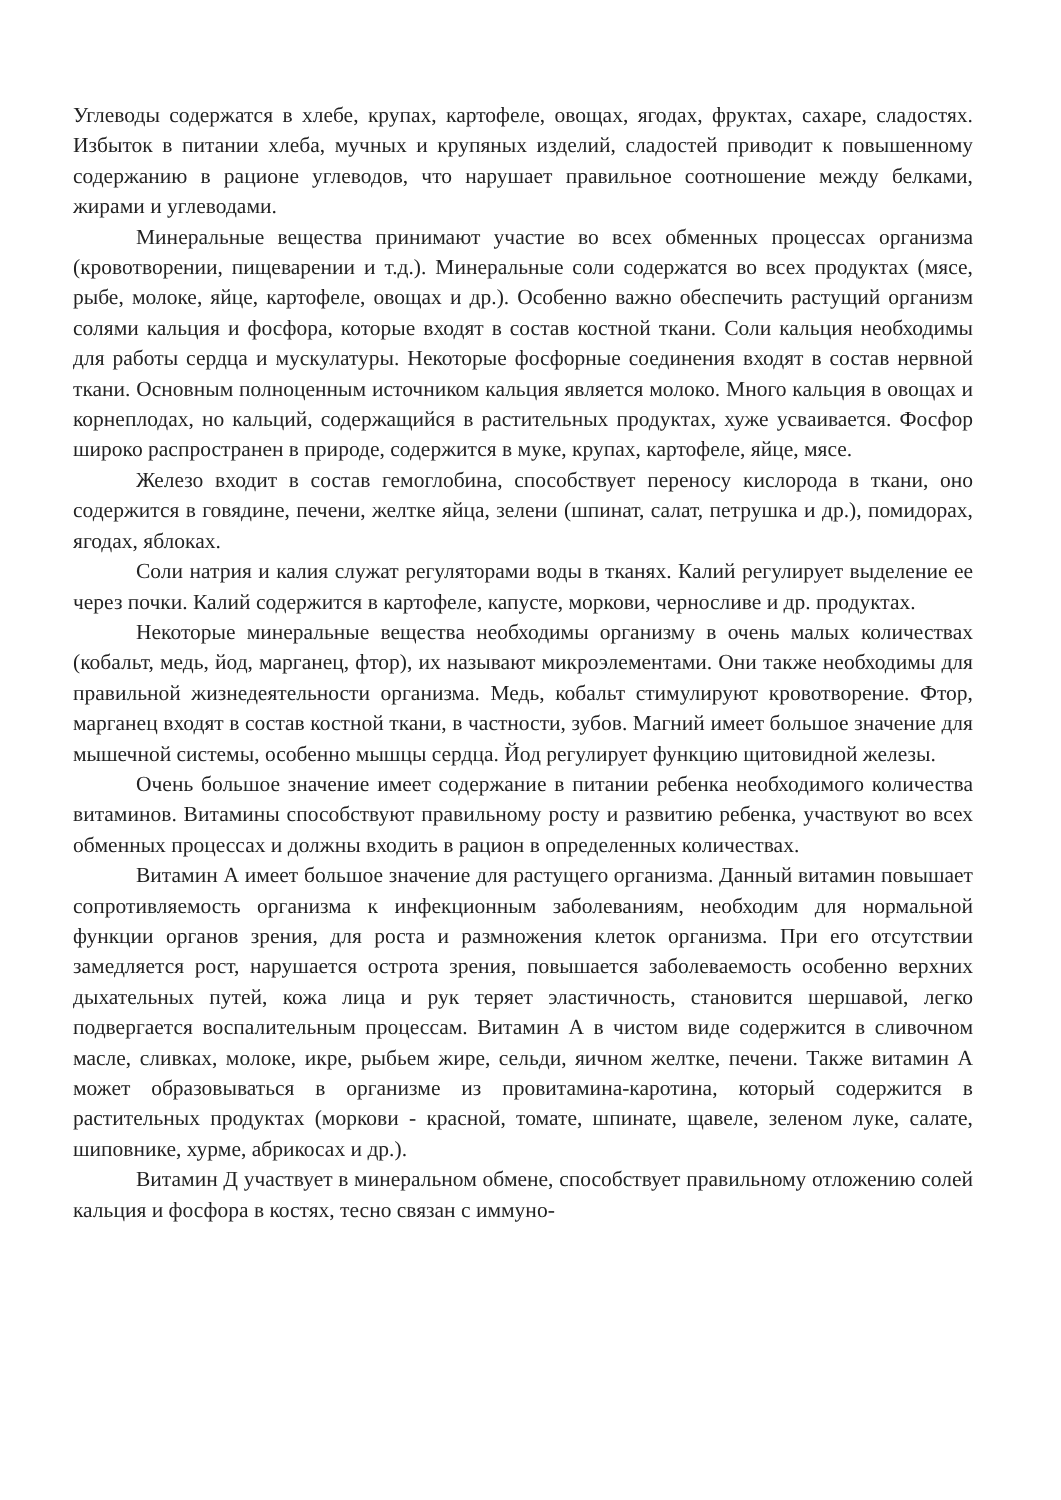Углеводы содержатся в хлебе, крупах, картофеле, овощах, ягодах, фруктах, сахаре, сладостях. Избыток в питании хлеба, мучных и крупяных изделий, сладостей приводит к повышенному содержанию в рационе углеводов, что нарушает правильное соотношение между белками, жирами и углеводами.
Минеральные вещества принимают участие во всех обменных процессах организма (кровотворении, пищеварении и т.д.). Минеральные соли содержатся во всех продуктах (мясе, рыбе, молоке, яйце, картофеле, овощах и др.). Особенно важно обеспечить растущий организм солями кальция и фосфора, которые входят в состав костной ткани. Соли кальция необходимы для работы сердца и мускулатуры. Некоторые фосфорные соединения входят в состав нервной ткани. Основным полноценным источником кальция является молоко. Много кальция в овощах и корнеплодах, но кальций, содержащийся в растительных продуктах, хуже усваивается. Фосфор широко распространен в природе, содержится в муке, крупах, картофеле, яйце, мясе.
Железо входит в состав гемоглобина, способствует переносу кислорода в ткани, оно содержится в говядине, печени, желтке яйца, зелени (шпинат, салат, петрушка и др.), помидорах, ягодах, яблоках.
Соли натрия и калия служат регуляторами воды в тканях. Калий регулирует выделение ее через почки. Калий содержится в картофеле, капусте, моркови, черносливе и др. продуктах.
Некоторые минеральные вещества необходимы организму в очень малых количествах (кобальт, медь, йод, марганец, фтор), их называют микроэлементами. Они также необходимы для правильной жизнедеятельности организма. Медь, кобальт стимулируют кровотворение. Фтор, марганец входят в состав костной ткани, в частности, зубов. Магний имеет большое значение для мышечной системы, особенно мышцы сердца. Йод регулирует функцию щитовидной железы.
Очень большое значение имеет содержание в питании ребенка необходимого количества витаминов. Витамины способствуют правильному росту и развитию ребенка, участвуют во всех обменных процессах и должны входить в рацион в определенных количествах.
Витамин А имеет большое значение для растущего организма. Данный витамин повышает сопротивляемость организма к инфекционным заболеваниям, необходим для нормальной функции органов зрения, для роста и размножения клеток организма. При его отсутствии замедляется рост, нарушается острота зрения, повышается заболеваемость особенно верхних дыхательных путей, кожа лица и рук теряет эластичность, становится шершавой, легко подвергается воспалительным процессам. Витамин А в чистом виде содержится в сливочном масле, сливках, молоке, икре, рыбьем жире, сельди, яичном желтке, печени. Также витамин А может образовываться в организме из провитамина-каротина, который содержится в растительных продуктах (моркови - красной, томате, шпинате, щавеле, зеленом луке, салате, шиповнике, хурме, абрикосах и др.).
Витамин Д участвует в минеральном обмене, способствует правильному отложению солей кальция и фосфора в костях, тесно связан с иммуно-